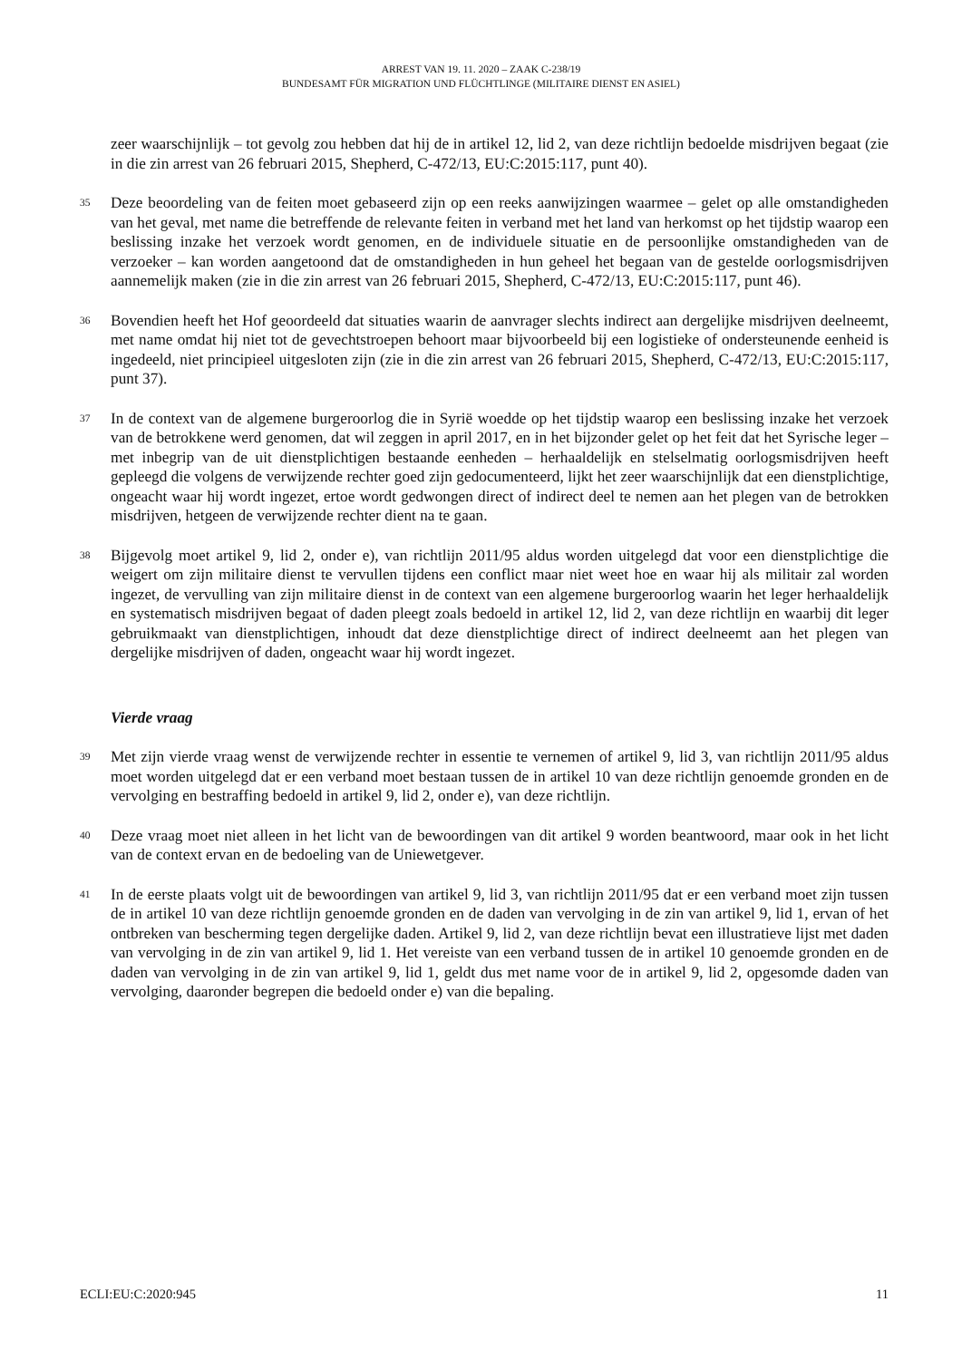ARREST VAN 19. 11. 2020 – ZAAK C-238/19
BUNDESAMT FÜR MIGRATION UND FLÜCHTLINGE (MILITAIRE DIENST EN ASIEL)
zeer waarschijnlijk – tot gevolg zou hebben dat hij de in artikel 12, lid 2, van deze richtlijn bedoelde misdrijven begaat (zie in die zin arrest van 26 februari 2015, Shepherd, C-472/13, EU:C:2015:117, punt 40).
35 Deze beoordeling van de feiten moet gebaseerd zijn op een reeks aanwijzingen waarmee – gelet op alle omstandigheden van het geval, met name die betreffende de relevante feiten in verband met het land van herkomst op het tijdstip waarop een beslissing inzake het verzoek wordt genomen, en de individuele situatie en de persoonlijke omstandigheden van de verzoeker – kan worden aangetoond dat de omstandigheden in hun geheel het begaan van de gestelde oorlogsmisdrijven aannemelijk maken (zie in die zin arrest van 26 februari 2015, Shepherd, C-472/13, EU:C:2015:117, punt 46).
36 Bovendien heeft het Hof geoordeeld dat situaties waarin de aanvrager slechts indirect aan dergelijke misdrijven deelneemt, met name omdat hij niet tot de gevechtstroepen behoort maar bijvoorbeeld bij een logistieke of ondersteunende eenheid is ingedeeld, niet principieel uitgesloten zijn (zie in die zin arrest van 26 februari 2015, Shepherd, C-472/13, EU:C:2015:117, punt 37).
37 In de context van de algemene burgeroorlog die in Syrië woedde op het tijdstip waarop een beslissing inzake het verzoek van de betrokkene werd genomen, dat wil zeggen in april 2017, en in het bijzonder gelet op het feit dat het Syrische leger – met inbegrip van de uit dienstplichtigen bestaande eenheden – herhaaldelijk en stelselmatig oorlogsmisdrijven heeft gepleegd die volgens de verwijzende rechter goed zijn gedocumenteerd, lijkt het zeer waarschijnlijk dat een dienstplichtige, ongeacht waar hij wordt ingezet, ertoe wordt gedwongen direct of indirect deel te nemen aan het plegen van de betrokken misdrijven, hetgeen de verwijzende rechter dient na te gaan.
38 Bijgevolg moet artikel 9, lid 2, onder e), van richtlijn 2011/95 aldus worden uitgelegd dat voor een dienstplichtige die weigert om zijn militaire dienst te vervullen tijdens een conflict maar niet weet hoe en waar hij als militair zal worden ingezet, de vervulling van zijn militaire dienst in de context van een algemene burgeroorlog waarin het leger herhaaldelijk en systematisch misdrijven begaat of daden pleegt zoals bedoeld in artikel 12, lid 2, van deze richtlijn en waarbij dit leger gebruikmaakt van dienstplichtigen, inhoudt dat deze dienstplichtige direct of indirect deelneemt aan het plegen van dergelijke misdrijven of daden, ongeacht waar hij wordt ingezet.
Vierde vraag
39 Met zijn vierde vraag wenst de verwijzende rechter in essentie te vernemen of artikel 9, lid 3, van richtlijn 2011/95 aldus moet worden uitgelegd dat er een verband moet bestaan tussen de in artikel 10 van deze richtlijn genoemde gronden en de vervolging en bestraffing bedoeld in artikel 9, lid 2, onder e), van deze richtlijn.
40 Deze vraag moet niet alleen in het licht van de bewoordingen van dit artikel 9 worden beantwoord, maar ook in het licht van de context ervan en de bedoeling van de Uniewetgever.
41 In de eerste plaats volgt uit de bewoordingen van artikel 9, lid 3, van richtlijn 2011/95 dat er een verband moet zijn tussen de in artikel 10 van deze richtlijn genoemde gronden en de daden van vervolging in de zin van artikel 9, lid 1, ervan of het ontbreken van bescherming tegen dergelijke daden. Artikel 9, lid 2, van deze richtlijn bevat een illustratieve lijst met daden van vervolging in de zin van artikel 9, lid 1. Het vereiste van een verband tussen de in artikel 10 genoemde gronden en de daden van vervolging in de zin van artikel 9, lid 1, geldt dus met name voor de in artikel 9, lid 2, opgesomde daden van vervolging, daaronder begrepen die bedoeld onder e) van die bepaling.
ECLI:EU:C:2020:945 11